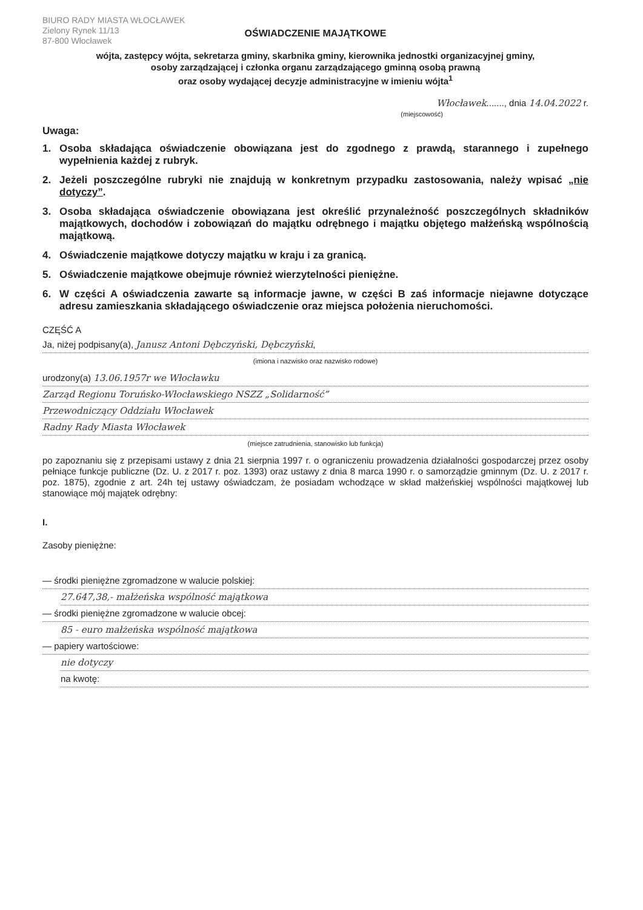BIURO RADY MIASTA WŁOCŁAWEK
Zielony Rynek 11/13
87-800 Włocławek
OŚWIADCZENIE MAJĄTKOWE
wójta, zastępcy wójta, sekretarza gminy, skarbnika gminy, kierownika jednostki organizacyjnej gminy,
osoby zarządzającej i członka organu zarządzającego gminną osobą prawną
oraz osoby wydającej decyzje administracyjne w imieniu wójta<sup>1</sup>
Włocławek......., dnia 14.04.2022 r.
(miejscowość)
Uwaga:
1. Osoba składająca oświadczenie obowiązana jest do zgodnego z prawdą, starannego i zupełnego wypełnienia każdej z rubryk.
2. Jeżeli poszczególne rubryki nie znajdują w konkretnym przypadku zastosowania, należy wpisać „nie dotyczy”.
3. Osoba składająca oświadczenie obowiązana jest określić przynależność poszczególnych składników majątkowych, dochodów i zobowiązań do majątku odrębnego i majątku objętego małżeńską wspólnością majątkową.
4. Oświadczenie majątkowe dotyczy majątku w kraju i za granicą.
5. Oświadczenie majątkowe obejmuje również wierzytelności pieniężne.
6. W części A oświadczenia zawarte są informacje jawne, w części B zaś informacje niejawne dotyczące adresu zamieszkania składającego oświadczenie oraz miejsca położenia nieruchomości.
CZĘŚĆ A
Ja, niżej podpisany(a), Janusz Antoni Dębczyński, Dębczyński,
(imiona i nazwisko oraz nazwisko rodowe)
urodzony(a) 13.06.1957r we Włocławku
Zarząd Regionu Toruńsko-Włocławskiego NSZZ „Solidarność”
Przewodniczący Oddziału Włocławek
Radny Rady Miasta Włocławek
(miejsce zatrudnienia, stanowisko lub funkcja)
po zapoznaniu się z przepisami ustawy z dnia 21 sierpnia 1997 r. o ograniczeniu prowadzenia działalności gospodarczej przez osoby pełniące funkcje publiczne (Dz. U. z 2017 r. poz. 1393) oraz ustawy z dnia 8 marca 1990 r. o samorządzie gminnym (Dz. U. z 2017 r. poz. 1875), zgodnie z art. 24h tej ustawy oświadczam, że posiadam wchodzące w skład małżeńskiej wspólności majątkowej lub stanowiące mój majątek odrębny:
I.
Zasoby pieniężne:
— środki pieniężne zgromadzone w walucie polskiej:
27.647,38,- małżeńska wspólność majątkowa
— środki pieniężne zgromadzone w walucie obcej:
85 - euro małżeńska wspólność majątkowa
— papiery wartościowe:
nie dotyczy
na kwotę: